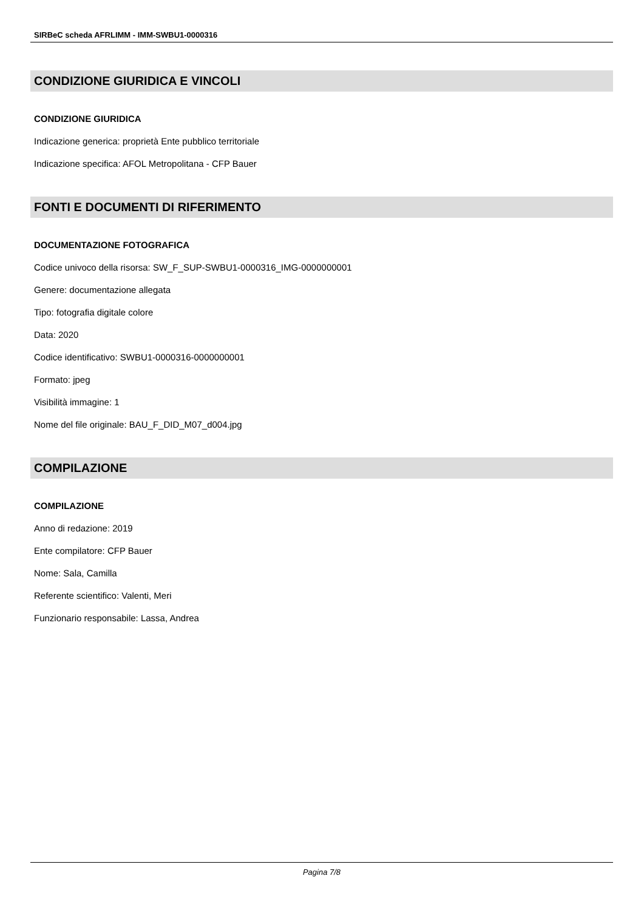SIRBeC scheda AFRLIMM - IMM-SWBU1-0000316
CONDIZIONE GIURIDICA E VINCOLI
CONDIZIONE GIURIDICA
Indicazione generica: proprietà Ente pubblico territoriale
Indicazione specifica: AFOL Metropolitana - CFP Bauer
FONTI E DOCUMENTI DI RIFERIMENTO
DOCUMENTAZIONE FOTOGRAFICA
Codice univoco della risorsa: SW_F_SUP-SWBU1-0000316_IMG-0000000001
Genere: documentazione allegata
Tipo: fotografia digitale colore
Data: 2020
Codice identificativo: SWBU1-0000316-0000000001
Formato: jpeg
Visibilità immagine: 1
Nome del file originale: BAU_F_DID_M07_d004.jpg
COMPILAZIONE
COMPILAZIONE
Anno di redazione: 2019
Ente compilatore: CFP Bauer
Nome: Sala, Camilla
Referente scientifico: Valenti, Meri
Funzionario responsabile: Lassa, Andrea
Pagina 7/8